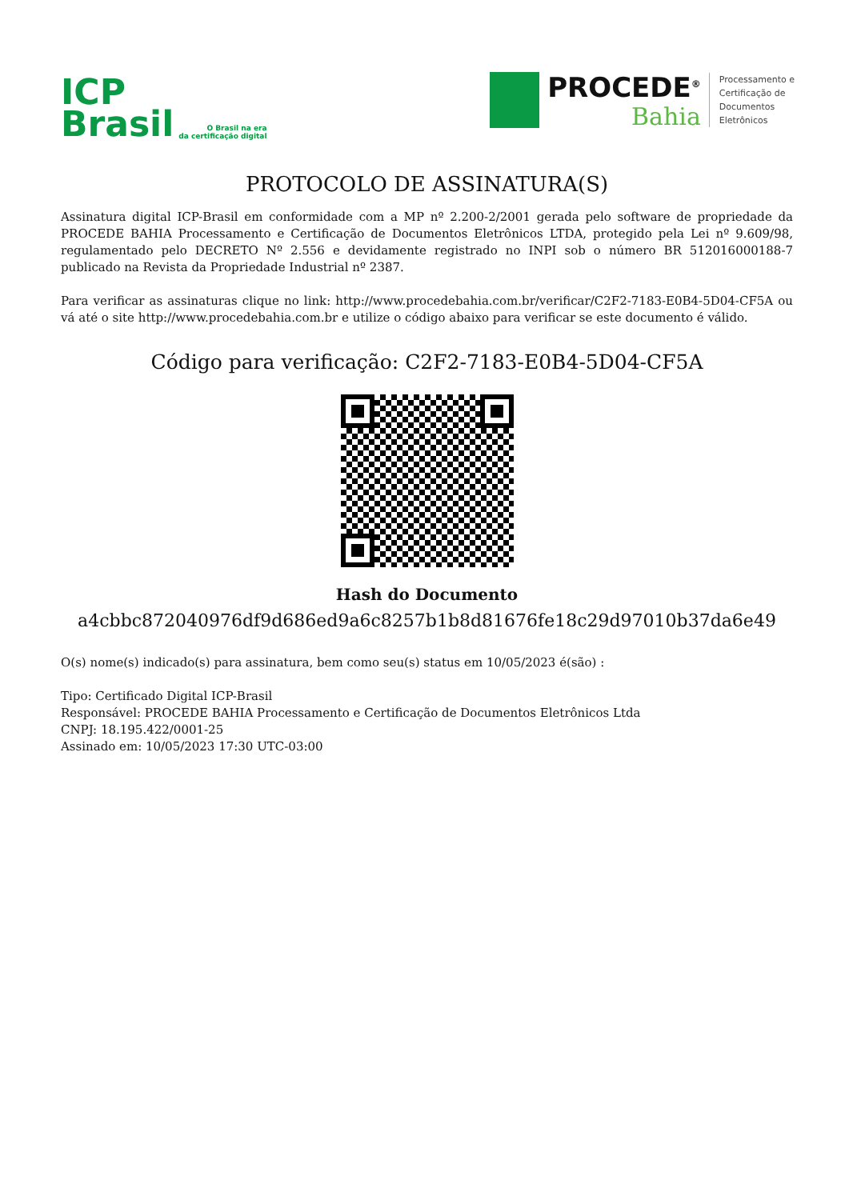ICP
Brasil
O Brasil na era
da certificação digital
PROCEDE<sup>®</sup>
Bahia
Processamento e
Certificação de
Documentos
Eletrônicos
PROTOCOLO DE ASSINATURA(S)
Assinatura digital ICP-Brasil em conformidade com a MP nº 2.200-2/2001 gerada pelo software de propriedade da PROCEDE BAHIA Processamento e Certificação de Documentos Eletrônicos LTDA, protegido pela Lei nº 9.609/98, regulamentado pelo DECRETO Nº 2.556 e devidamente registrado no INPI sob o número BR 512016000188-7 publicado na Revista da Propriedade Industrial nº 2387.
Para verificar as assinaturas clique no link: http://www.procedebahia.com.br/verificar/C2F2-7183-E0B4-5D04-CF5A ou vá até o site http://www.procedebahia.com.br e utilize o código abaixo para verificar se este documento é válido.
Código para verificação: C2F2-7183-E0B4-5D04-CF5A
Hash do Documento
a4cbbc872040976df9d686ed9a6c8257b1b8d81676fe18c29d97010b37da6e49
O(s) nome(s) indicado(s) para assinatura, bem como seu(s) status em 10/05/2023 é(são) :
Tipo: Certificado Digital ICP-Brasil
Responsável: PROCEDE BAHIA Processamento e Certificação de Documentos Eletrônicos Ltda
CNPJ: 18.195.422/0001-25
Assinado em: 10/05/2023 17:30 UTC-03:00